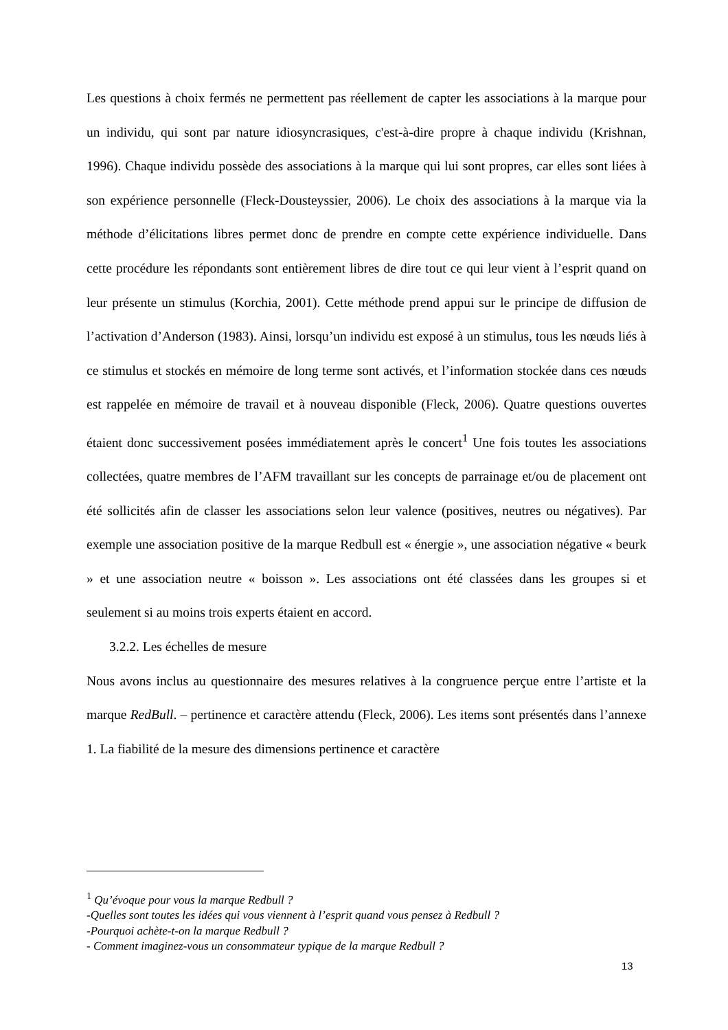Les questions à choix fermés ne permettent pas réellement de capter les associations à la marque pour un individu, qui sont par nature idiosyncrasiques, c'est-à-dire propre à chaque individu (Krishnan, 1996). Chaque individu possède des associations à la marque qui lui sont propres, car elles sont liées à son expérience personnelle (Fleck-Dousteyssier, 2006). Le choix des associations à la marque via la méthode d’élicitations libres permet donc de prendre en compte cette expérience individuelle. Dans cette procédure les répondants sont entièrement libres de dire tout ce qui leur vient à l’esprit quand on leur présente un stimulus (Korchia, 2001). Cette méthode prend appui sur le principe de diffusion de l’activation d’Anderson (1983). Ainsi, lorsqu’un individu est exposé à un stimulus, tous les nœuds liés à ce stimulus et stockés en mémoire de long terme sont activés, et l’information stockée dans ces nœuds est rappelée en mémoire de travail et à nouveau disponible (Fleck, 2006). Quatre questions ouvertes étaient donc successivement posées immédiatement après le concert<sup>1</sup> Une fois toutes les associations collectées, quatre membres de l’AFM travaillant sur les concepts de parrainage et/ou de placement ont été sollicités afin de classer les associations selon leur valence (positives, neutres ou négatives). Par exemple une association positive de la marque Redbull est « énergie », une association négative « beurk » et une association neutre « boisson ». Les associations ont été classées dans les groupes si et seulement si au moins trois experts étaient en accord.
3.2.2. Les échelles de mesure
Nous avons inclus au questionnaire des mesures relatives à la congruence perçue entre l’artiste et la marque RedBull. – pertinence et caractère attendu (Fleck, 2006). Les items sont présentés dans l’annexe 1. La fiabilité de la mesure des dimensions pertinence et caractère
<sup>1</sup> Qu’évoque pour vous la marque Redbull ?
-Quelles sont toutes les idées qui vous viennent à l’esprit quand vous pensez à Redbull ?
-Pourquoi achète-t-on la marque Redbull ?
- Comment imaginez-vous un consommateur typique de la marque Redbull ?
13